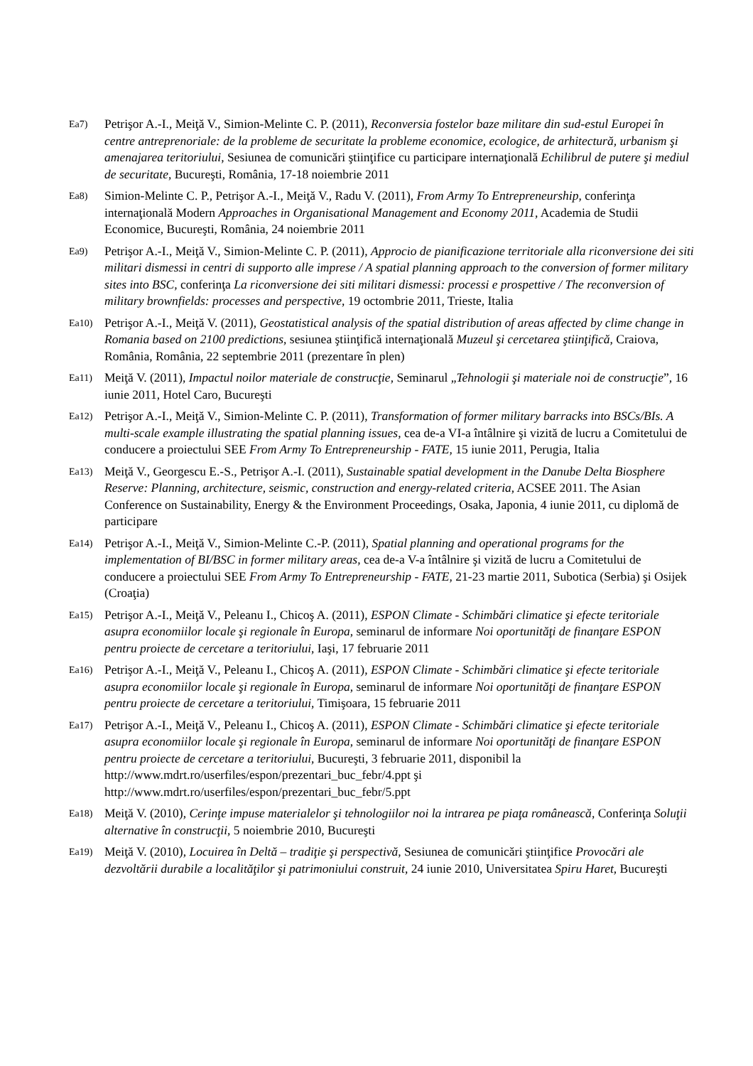Ea7) Petrişor A.-I., Meiţă V., Simion-Melinte C. P. (2011), Reconversia fostelor baze militare din sud-estul Europei în centre antreprenoriale: de la probleme de securitate la probleme economice, ecologice, de arhitectură, urbanism şi amenajarea teritoriului, Sesiunea de comunicări ştiinţifice cu participare internaţională Echilibrul de putere şi mediul de securitate, Bucureşti, România, 17-18 noiembrie 2011
Ea8) Simion-Melinte C. P., Petrişor A.-I., Meiţă V., Radu V. (2011), From Army To Entrepreneurship, conferinţa internaţională Modern Approaches in Organisational Management and Economy 2011, Academia de Studii Economice, Bucureşti, România, 24 noiembrie 2011
Ea9) Petrişor A.-I., Meiţă V., Simion-Melinte C. P. (2011), Approcio de pianificazione territoriale alla riconversione dei siti militari dismessi in centri di supporto alle imprese / A spatial planning approach to the conversion of former military sites into BSC, conferinţa La riconversione dei siti militari dismessi: processi e prospettive / The reconversion of military brownfields: processes and perspective, 19 octombrie 2011, Trieste, Italia
Ea10) Petrişor A.-I., Meiţă V. (2011), Geostatistical analysis of the spatial distribution of areas affected by clime change in Romania based on 2100 predictions, sesiunea ştiinţifică internaţională Muzeul şi cercetarea ştiinţifică, Craiova, România, România, 22 septembrie 2011 (prezentare în plen)
Ea11) Meiţă V. (2011), Impactul noilor materiale de construcţie, Seminarul „Tehnologii şi materiale noi de construcţie”, 16 iunie 2011, Hotel Caro, Bucureşti
Ea12) Petrişor A.-I., Meiţă V., Simion-Melinte C. P. (2011), Transformation of former military barracks into BSCs/BIs. A multi-scale example illustrating the spatial planning issues, cea de-a VI-a întâlnire şi vizită de lucru a Comitetului de conducere a proiectului SEE From Army To Entrepreneurship - FATE, 15 iunie 2011, Perugia, Italia
Ea13) Meiţă V., Georgescu E.-S., Petrişor A.-I. (2011), Sustainable spatial development in the Danube Delta Biosphere Reserve: Planning, architecture, seismic, construction and energy-related criteria, ACSEE 2011. The Asian Conference on Sustainability, Energy & the Environment Proceedings, Osaka, Japonia, 4 iunie 2011, cu diplomă de participare
Ea14) Petrişor A.-I., Meiţă V., Simion-Melinte C.-P. (2011), Spatial planning and operational programs for the implementation of BI/BSC in former military areas, cea de-a V-a întâlnire şi vizită de lucru a Comitetului de conducere a proiectului SEE From Army To Entrepreneurship - FATE, 21-23 martie 2011, Subotica (Serbia) şi Osijek (Croaţia)
Ea15) Petrişor A.-I., Meiţă V., Peleanu I., Chicoş A. (2011), ESPON Climate - Schimbări climatice şi efecte teritoriale asupra economiilor locale şi regionale în Europa, seminarul de informare Noi oportunităţi de finanţare ESPON pentru proiecte de cercetare a teritoriului, Iaşi, 17 februarie 2011
Ea16) Petrişor A.-I., Meiţă V., Peleanu I., Chicoş A. (2011), ESPON Climate - Schimbări climatice şi efecte teritoriale asupra economiilor locale şi regionale în Europa, seminarul de informare Noi oportunităţi de finanţare ESPON pentru proiecte de cercetare a teritoriului, Timişoara, 15 februarie 2011
Ea17) Petrişor A.-I., Meiţă V., Peleanu I., Chicoş A. (2011), ESPON Climate - Schimbări climatice şi efecte teritoriale asupra economiilor locale şi regionale în Europa, seminarul de informare Noi oportunităţi de finanţare ESPON pentru proiecte de cercetare a teritoriului, Bucureşti, 3 februarie 2011, disponibil la http://www.mdrt.ro/userfiles/espon/prezentari_buc_febr/4.ppt şi http://www.mdrt.ro/userfiles/espon/prezentari_buc_febr/5.ppt
Ea18) Meiţă V. (2010), Cerinţe impuse materialelor şi tehnologiilor noi la intrarea pe piaţa românească, Conferinţa Soluţii alternative în construcţii, 5 noiembrie 2010, Bucureşti
Ea19) Meiţă V. (2010), Locuirea în Deltă – tradiţie şi perspectivă, Sesiunea de comunicări ştiinţifice Provocări ale dezvoltării durabile a localităţilor şi patrimoniului construit, 24 iunie 2010, Universitatea Spiru Haret, Bucureşti